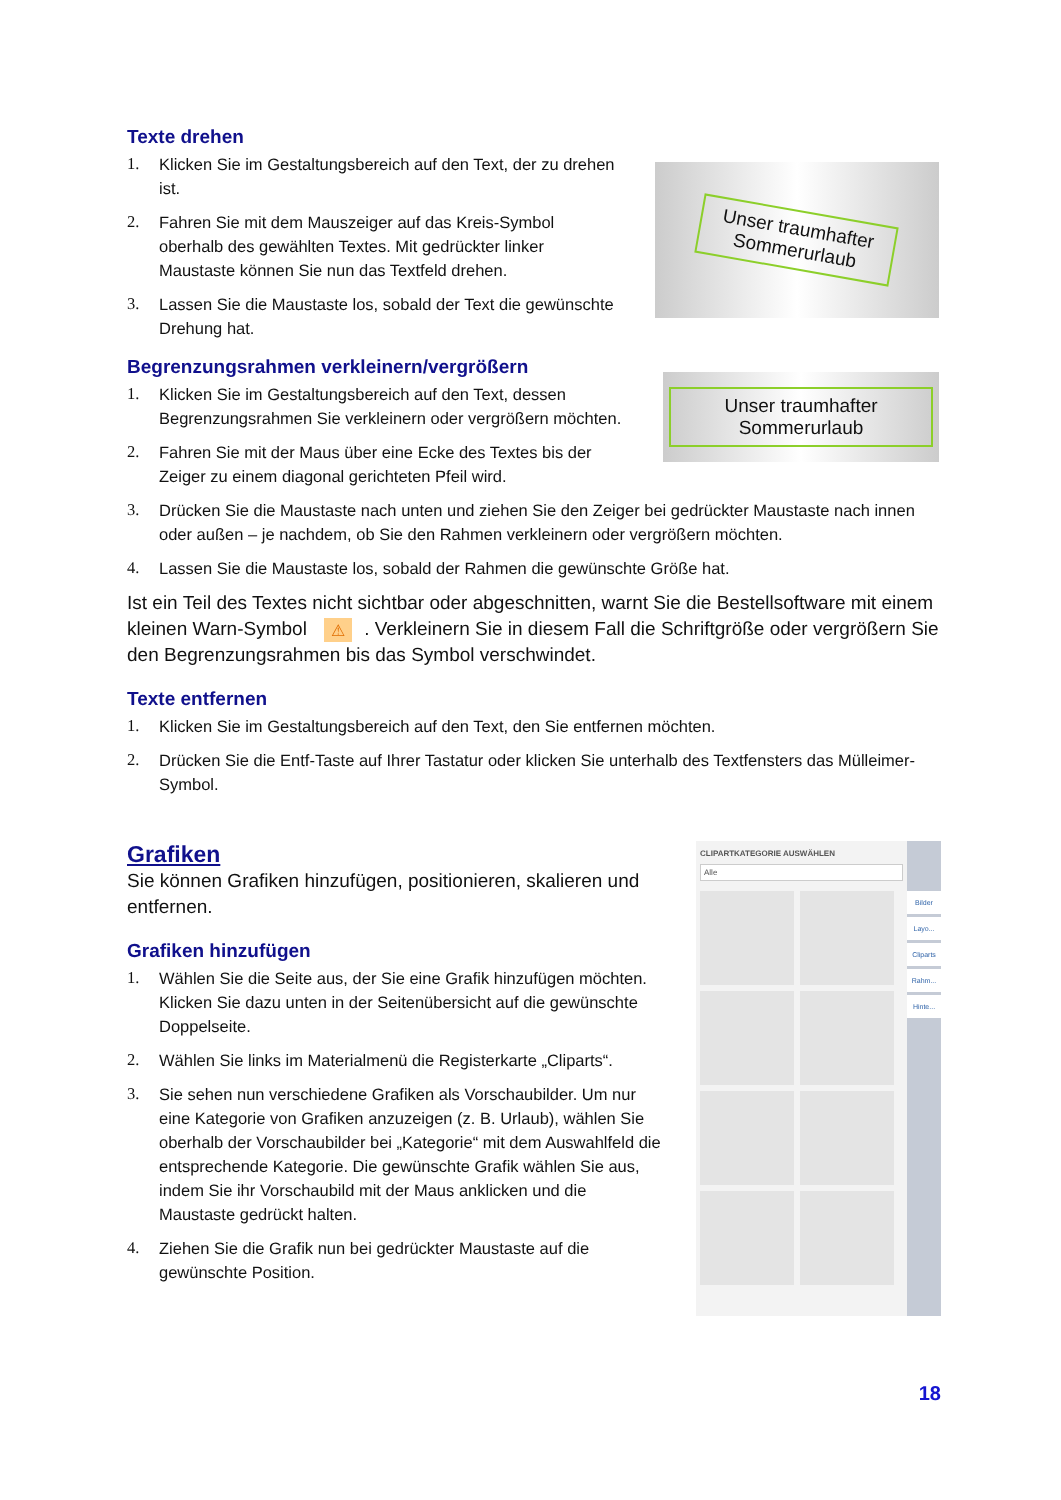Texte drehen
1. Klicken Sie im Gestaltungsbereich auf den Text, der zu drehen ist.
2. Fahren Sie mit dem Mauszeiger auf das Kreis-Symbol oberhalb des gewählten Textes. Mit gedrückter linker Maustaste können Sie nun das Textfeld drehen.
3. Lassen Sie die Maustaste los, sobald der Text die gewünschte Drehung hat.
Unser traumhafter
Sommerurlaub
Begrenzungsrahmen verkleinern/vergrößern
1. Klicken Sie im Gestaltungsbereich auf den Text, dessen Begrenzungsrahmen Sie verkleinern oder vergrößern möchten.
2. Fahren Sie mit der Maus über eine Ecke des Textes bis der Zeiger zu einem diagonal gerichteten Pfeil wird.
Unser traumhafter
Sommerurlaub
3. Drücken Sie die Maustaste nach unten und ziehen Sie den Zeiger bei gedrückter Maustaste nach innen oder außen – je nachdem, ob Sie den Rahmen verkleinern oder vergrößern möchten.
4. Lassen Sie die Maustaste los, sobald der Rahmen die gewünschte Größe hat.
Ist ein Teil des Textes nicht sichtbar oder abgeschnitten, warnt Sie die Bestellsoftware mit einem kleinen Warn-Symbol ⚠. Verkleinern Sie in diesem Fall die Schriftgröße oder vergrößern Sie den Begrenzungsrahmen bis das Symbol verschwindet.
Texte entfernen
1. Klicken Sie im Gestaltungsbereich auf den Text, den Sie entfernen möchten.
2. Drücken Sie die Entf-Taste auf Ihrer Tastatur oder klicken Sie unterhalb des Textfensters das Mülleimer-Symbol.
Grafiken
Sie können Grafiken hinzufügen, positionieren, skalieren und entfernen.
Grafiken hinzufügen
1. Wählen Sie die Seite aus, der Sie eine Grafik hinzufügen möchten. Klicken Sie dazu unten in der Seitenübersicht auf die gewünschte Doppelseite.
2. Wählen Sie links im Materialmenü die Registerkarte „Cliparts“.
3. Sie sehen nun verschiedene Grafiken als Vorschaubilder. Um nur eine Kategorie von Grafiken anzuzeigen (z. B. Urlaub), wählen Sie oberhalb der Vorschaubilder bei „Kategorie“ mit dem Auswahlfeld die entsprechende Kategorie. Die gewünschte Grafik wählen Sie aus, indem Sie ihr Vorschaubild mit der Maus anklicken und die Maustaste gedrückt halten.
4. Ziehen Sie die Grafik nun bei gedrückter Maustaste auf die gewünschte Position.
CLIPARTKATEGORIE AUSWÄHLEN
Alle
Bilder
Layo...
Cliparts
Rahm...
Hinte...
18